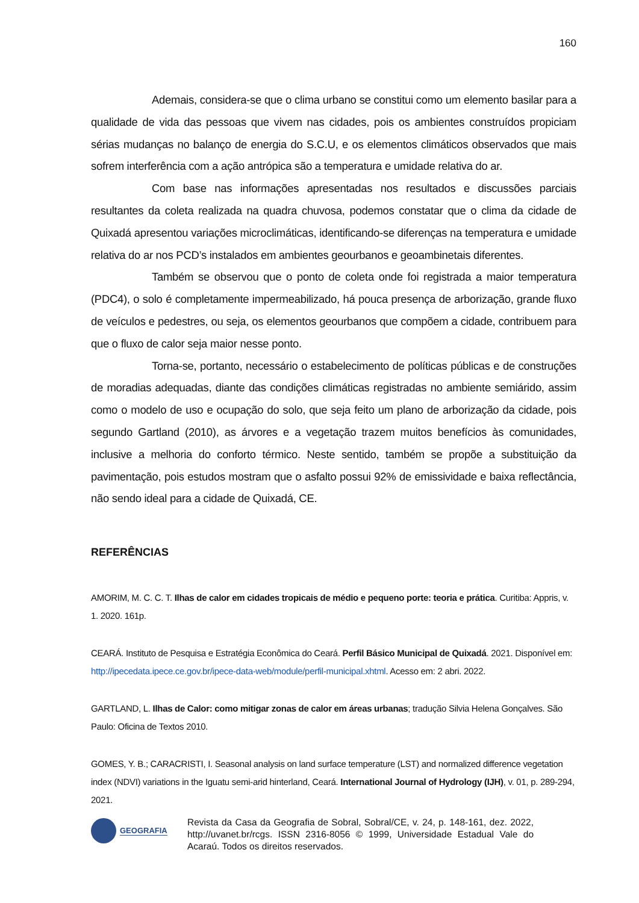160
Ademais, considera-se que o clima urbano se constitui como um elemento basilar para a qualidade de vida das pessoas que vivem nas cidades, pois os ambientes construídos propiciam sérias mudanças no balanço de energia do S.C.U, e os elementos climáticos observados que mais sofrem interferência com a ação antrópica são a temperatura e umidade relativa do ar.
Com base nas informações apresentadas nos resultados e discussões parciais resultantes da coleta realizada na quadra chuvosa, podemos constatar que o clima da cidade de Quixadá apresentou variações microclimáticas, identificando-se diferenças na temperatura e umidade relativa do ar nos PCD’s instalados em ambientes geourbanos e geoambinetais diferentes.
Também se observou que o ponto de coleta onde foi registrada a maior temperatura (PDC4), o solo é completamente impermeabilizado, há pouca presença de arborização, grande fluxo de veículos e pedestres, ou seja, os elementos geourbanos que compõem a cidade, contribuem para que o fluxo de calor seja maior nesse ponto.
Torna-se, portanto, necessário o estabelecimento de políticas públicas e de construções de moradias adequadas, diante das condições climáticas registradas no ambiente semiárido, assim como o modelo de uso e ocupação do solo, que seja feito um plano de arborização da cidade, pois segundo Gartland (2010), as árvores e a vegetação trazem muitos benefícios às comunidades, inclusive a melhoria do conforto térmico. Neste sentido, também se propõe a substituição da pavimentação, pois estudos mostram que o asfalto possui 92% de emissividade e baixa reflectância, não sendo ideal para a cidade de Quixadá, CE.
REFERÊNCIAS
AMORIM, M. C. C. T. Ilhas de calor em cidades tropicais de médio e pequeno porte: teoria e prática. Curitiba: Appris, v. 1. 2020. 161p.
CEARÁ. Instituto de Pesquisa e Estratégia Econômica do Ceará. Perfil Básico Municipal de Quixadá. 2021. Disponível em: http://ipecedata.ipece.ce.gov.br/ipece-data-web/module/perfil-municipal.xhtml. Acesso em: 2 abri. 2022.
GARTLAND, L. Ilhas de Calor: como mitigar zonas de calor em áreas urbanas; tradução Silvia Helena Gonçalves. São Paulo: Oficina de Textos 2010.
GOMES, Y. B.; CARACRISTI, I. Seasonal analysis on land surface temperature (LST) and normalized difference vegetation index (NDVI) variations in the Iguatu semi-arid hinterland, Ceará. International Journal of Hydrology (IJH), v. 01, p. 289-294, 2021.
GEOGRAFIA
Revista da Casa da Geografia de Sobral, Sobral/CE, v. 24, p. 148-161, dez. 2022, http://uvanet.br/rcgs. ISSN 2316-8056 © 1999, Universidade Estadual Vale do Acaraú. Todos os direitos reservados.